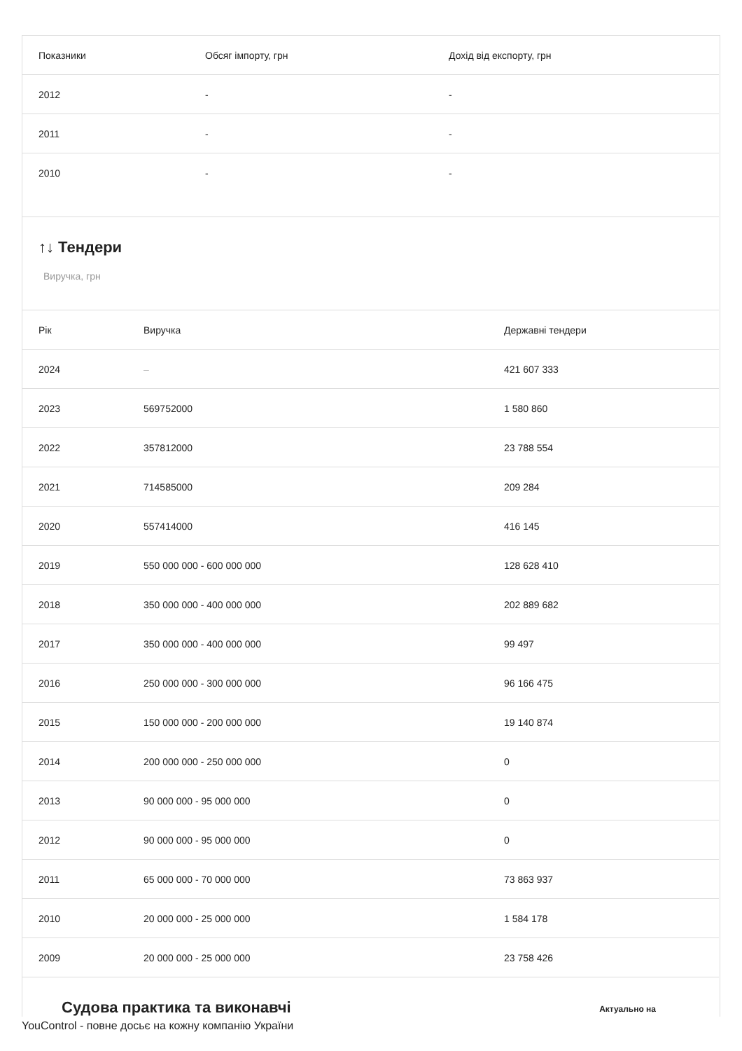| Показники | Обсяг імпорту, грн | Дохід від експорту, грн |
| --- | --- | --- |
| 2012 | - | - |
| 2011 | - | - |
| 2010 | - | - |
↑↓ Тендери
Виручка, грн
| Рік | Виручка | Державні тендери |
| --- | --- | --- |
| 2024 | – | 421 607 333 |
| 2023 | 569752000 | 1 580 860 |
| 2022 | 357812000 | 23 788 554 |
| 2021 | 714585000 | 209 284 |
| 2020 | 557414000 | 416 145 |
| 2019 | 550 000 000 - 600 000 000 | 128 628 410 |
| 2018 | 350 000 000 - 400 000 000 | 202 889 682 |
| 2017 | 350 000 000 - 400 000 000 | 99 497 |
| 2016 | 250 000 000 - 300 000 000 | 96 166 475 |
| 2015 | 150 000 000 - 200 000 000 | 19 140 874 |
| 2014 | 200 000 000 - 250 000 000 | 0 |
| 2013 | 90 000 000 - 95 000 000 | 0 |
| 2012 | 90 000 000 - 95 000 000 | 0 |
| 2011 | 65 000 000 - 70 000 000 | 73 863 937 |
| 2010 | 20 000 000 - 25 000 000 | 1 584 178 |
| 2009 | 20 000 000 - 25 000 000 | 23 758 426 |
Судова практика та виконавчі Актуально на
YouControl - повне досьє на кожну компанію України